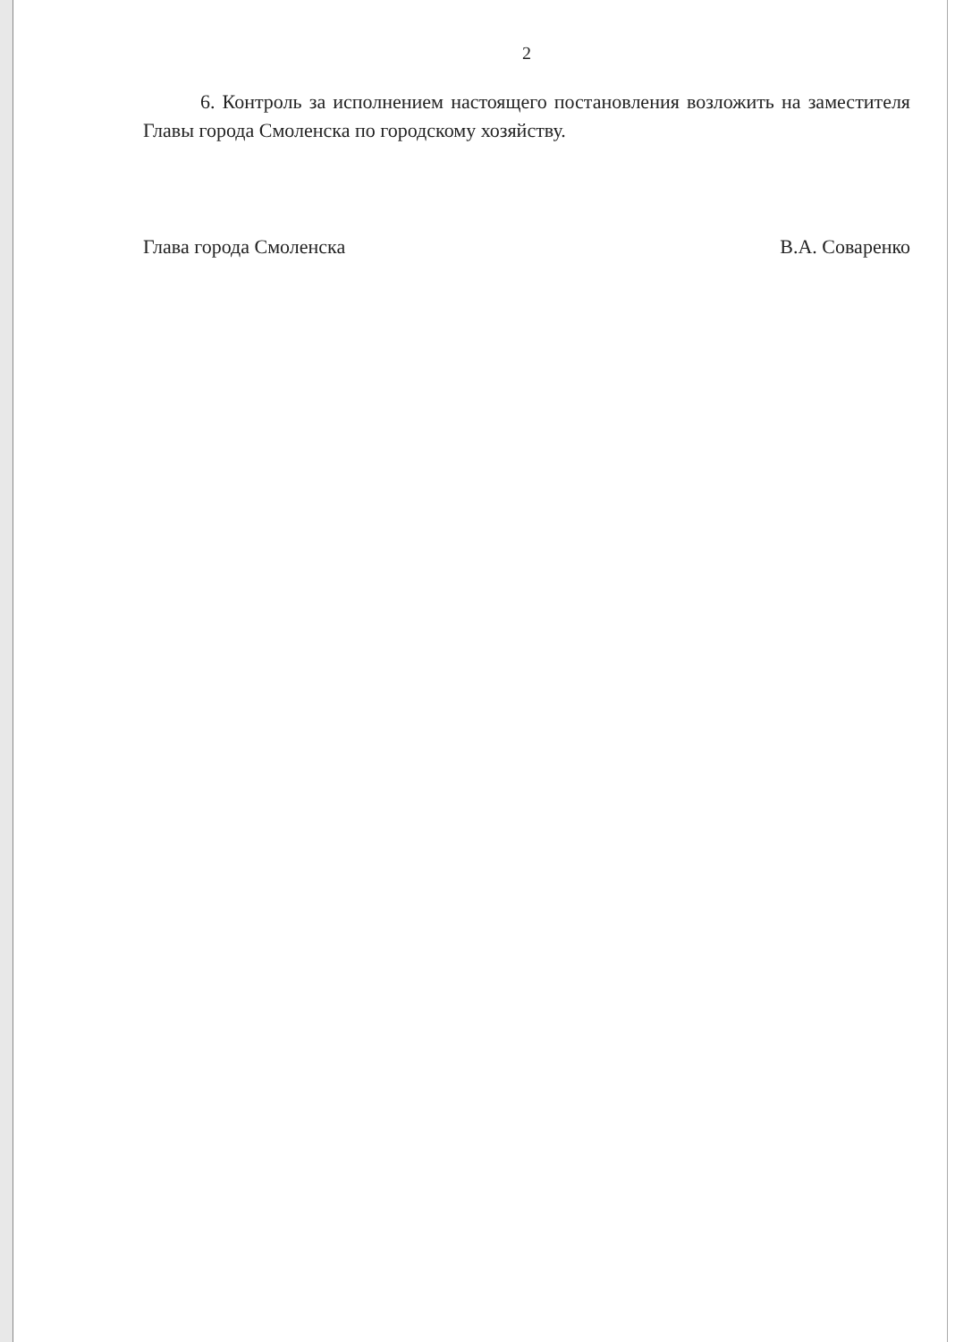2
6. Контроль за исполнением настоящего постановления возложить на заместителя Главы города Смоленска по городскому хозяйству.
Глава города Смоленска В.А. Соваренко